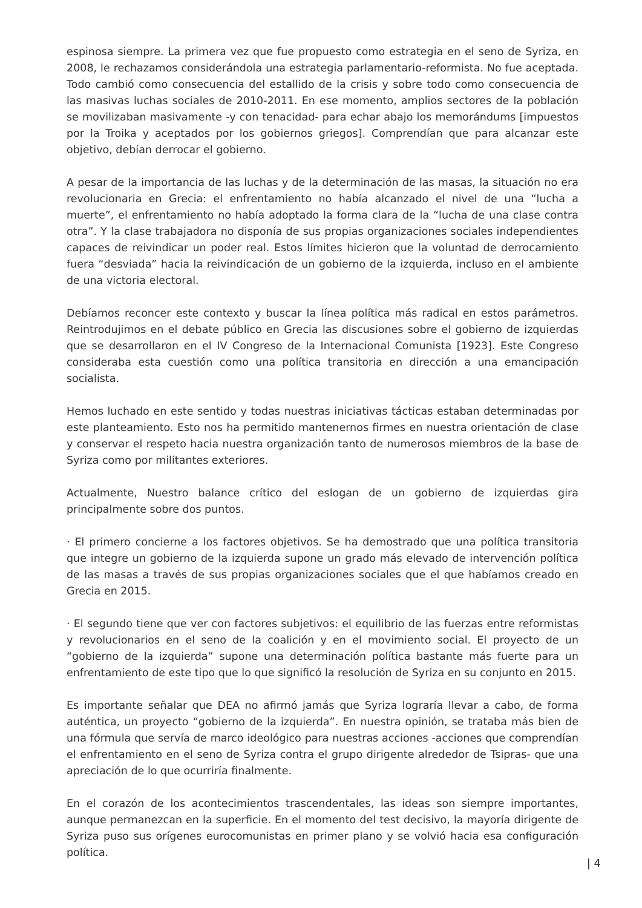espinosa siempre. La primera vez que fue propuesto como estrategia en el seno de Syriza, en 2008, le rechazamos considerándola una estrategia parlamentario-reformista. No fue aceptada. Todo cambió como consecuencia del estallido de la crisis y sobre todo como consecuencia de las masivas luchas sociales de 2010-2011. En ese momento, amplios sectores de la población se movilizaban masivamente -y con tenacidad- para echar abajo los memorándums [impuestos por la Troika y aceptados por los gobiernos griegos]. Comprendían que para alcanzar este objetivo, debían derrocar el gobierno.
A pesar de la importancia de las luchas y de la determinación de las masas, la situación no era revolucionaria en Grecia: el enfrentamiento no había alcanzado el nivel de una “lucha a muerte”, el enfrentamiento no había adoptado la forma clara de la “lucha de una clase contra otra”. Y la clase trabajadora no disponía de sus propias organizaciones sociales independientes capaces de reivindicar un poder real. Estos límites hicieron que la voluntad de derrocamiento fuera “desviada” hacia la reivindicación de un gobierno de la izquierda, incluso en el ambiente de una victoria electoral.
Debíamos reconcer este contexto y buscar la línea política más radical en estos parámetros. Reintrodujimos en el debate público en Grecia las discusiones sobre el gobierno de izquierdas que se desarrollaron en el IV Congreso de la Internacional Comunista [1923]. Este Congreso consideraba esta cuestión como una política transitoria en dirección a una emancipación socialista.
Hemos luchado en este sentido y todas nuestras iniciativas tácticas estaban determinadas por este planteamiento. Esto nos ha permitido mantenernos firmes en nuestra orientación de clase y conservar el respeto hacia nuestra organización tanto de numerosos miembros de la base de Syriza como por militantes exteriores.
Actualmente, Nuestro balance crítico del eslogan de un gobierno de izquierdas gira principalmente sobre dos puntos.
· El primero concierne a los factores objetivos. Se ha demostrado que una política transitoria que integre un gobierno de la izquierda supone un grado más elevado de intervención política de las masas a través de sus propias organizaciones sociales que el que habíamos creado en Grecia en 2015.
· El segundo tiene que ver con factores subjetivos: el equilibrio de las fuerzas entre reformistas y revolucionarios en el seno de la coalición y en el movimiento social. El proyecto de un “gobierno de la izquierda” supone una determinación política bastante más fuerte para un enfrentamiento de este tipo que lo que significó la resolución de Syriza en su conjunto en 2015.
Es importante señalar que DEA no afirmó jamás que Syriza lograría llevar a cabo, de forma auténtica, un proyecto “gobierno de la izquierda”. En nuestra opinión, se trataba más bien de una fórmula que servía de marco ideológico para nuestras acciones -acciones que comprendían el enfrentamiento en el seno de Syriza contra el grupo dirigente alrededor de Tsipras- que una apreciación de lo que ocurriría finalmente.
En el corazón de los acontecimientos trascendentales, las ideas son siempre importantes, aunque permanezcan en la superficie. En el momento del test decisivo, la mayoría dirigente de Syriza puso sus orígenes eurocomunistas en primer plano y se volvió hacia esa configuración política.
| 4